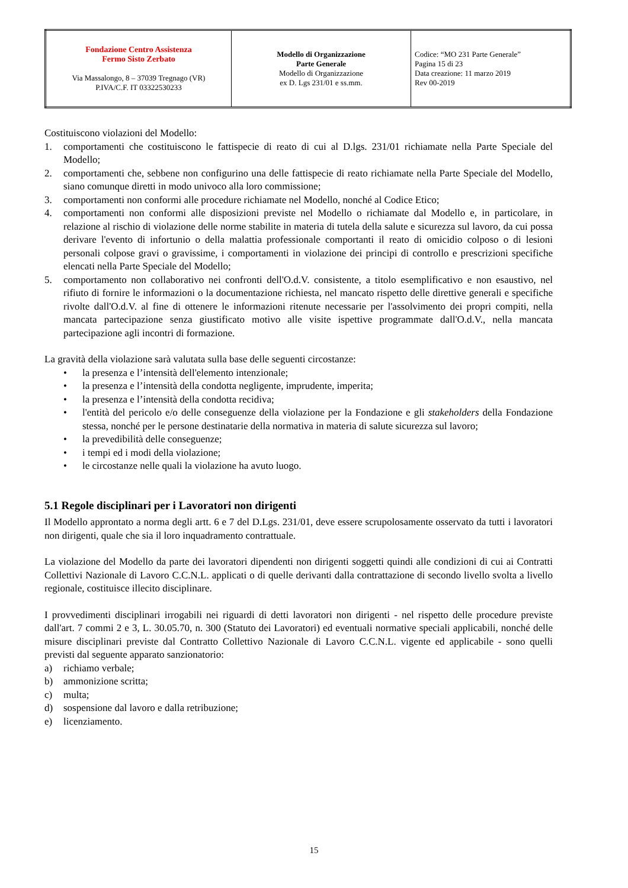| Fondazione Centro Assistenza Fermo Sisto Zerbato Via Massalongo, 8 – 37039 Tregnago (VR) P.IVA/C.F. IT 03322530233 | Modello di Organizzazione Parte Generale Modello di Organizzazione ex D. Lgs 231/01 e ss.mm. | Codice: “MO 231 Parte Generale” Pagina 15 di 23 Data creazione: 11 marzo 2019 Rev 00-2019 |
Costituiscono violazioni del Modello:
1. comportamenti che costituiscono le fattispecie di reato di cui al D.lgs. 231/01 richiamate nella Parte Speciale del Modello;
2. comportamenti che, sebbene non configurino una delle fattispecie di reato richiamate nella Parte Speciale del Modello, siano comunque diretti in modo univoco alla loro commissione;
3. comportamenti non conformi alle procedure richiamate nel Modello, nonché al Codice Etico;
4. comportamenti non conformi alle disposizioni previste nel Modello o richiamate dal Modello e, in particolare, in relazione al rischio di violazione delle norme stabilite in materia di tutela della salute e sicurezza sul lavoro, da cui possa derivare l'evento di infortunio o della malattia professionale comportanti il reato di omicidio colposo o di lesioni personali colpose gravi o gravissime, i comportamenti in violazione dei principi di controllo e prescrizioni specifiche elencati nella Parte Speciale del Modello;
5. comportamento non collaborativo nei confronti dell'O.d.V. consistente, a titolo esemplificativo e non esaustivo, nel rifiuto di fornire le informazioni o la documentazione richiesta, nel mancato rispetto delle direttive generali e specifiche rivolte dall'O.d.V. al fine di ottenere le informazioni ritenute necessarie per l'assolvimento dei propri compiti, nella mancata partecipazione senza giustificato motivo alle visite ispettive programmate dall'O.d.V., nella mancata partecipazione agli incontri di formazione.
La gravità della violazione sarà valutata sulla base delle seguenti circostanze:
• la presenza e l’intensità dell'elemento intenzionale;
• la presenza e l’intensità della condotta negligente, imprudente, imperita;
• la presenza e l’intensità della condotta recidiva;
• l'entità del pericolo e/o delle conseguenze della violazione per la Fondazione e gli stakeholders della Fondazione stessa, nonché per le persone destinatarie della normativa in materia di salute sicurezza sul lavoro;
• la prevedibilità delle conseguenze;
• i tempi ed i modi della violazione;
• le circostanze nelle quali la violazione ha avuto luogo.
5.1 Regole disciplinari per i Lavoratori non dirigenti
Il Modello approntato a norma degli artt. 6 e 7 del D.Lgs. 231/01, deve essere scrupolosamente osservato da tutti i lavoratori non dirigenti, quale che sia il loro inquadramento contrattuale.
La violazione del Modello da parte dei lavoratori dipendenti non dirigenti soggetti quindi alle condizioni di cui ai Contratti Collettivi Nazionale di Lavoro C.C.N.L. applicati o di quelle derivanti dalla contrattazione di secondo livello svolta a livello regionale, costituisce illecito disciplinare.
I provvedimenti disciplinari irrogabili nei riguardi di detti lavoratori non dirigenti - nel rispetto delle procedure previste dall'art. 7 commi 2 e 3, L. 30.05.70, n. 300 (Statuto dei Lavoratori) ed eventuali normative speciali applicabili, nonché delle misure disciplinari previste dal Contratto Collettivo Nazionale di Lavoro C.C.N.L. vigente ed applicabile - sono quelli previsti dal seguente apparato sanzionatorio:
a) richiamo verbale;
b) ammonizione scritta;
c) multa;
d) sospensione dal lavoro e dalla retribuzione;
e) licenziamento.
15